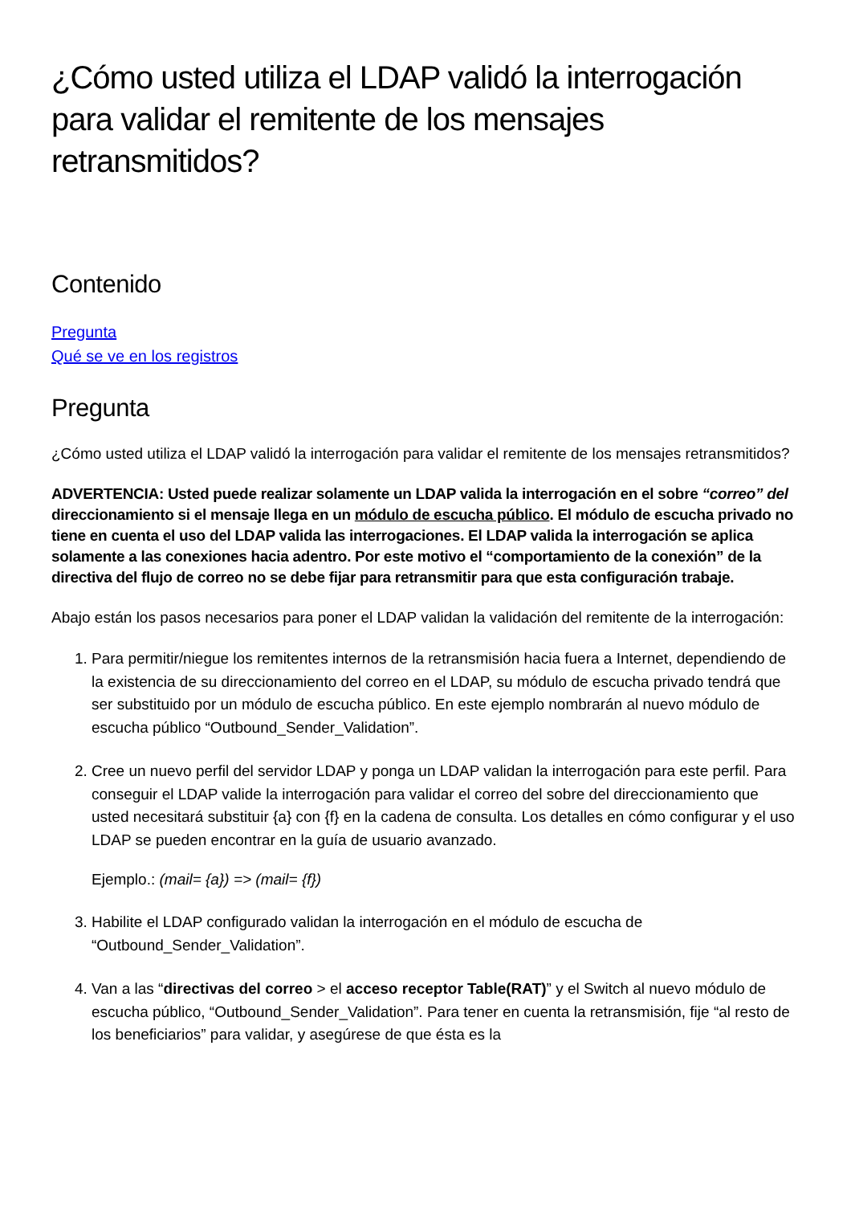¿Cómo usted utiliza el LDAP validó la interrogación para validar el remitente de los mensajes retransmitidos?
Contenido
Pregunta
Qué se ve en los registros
Pregunta
¿Cómo usted utiliza el LDAP validó la interrogación para validar el remitente de los mensajes retransmitidos?
ADVERTENCIA: Usted puede realizar solamente un LDAP valida la interrogación en el sobre “correo” del direccionamiento si el mensaje llega en un módulo de escucha público. El módulo de escucha privado no tiene en cuenta el uso del LDAP valida las interrogaciones. El LDAP valida la interrogación se aplica solamente a las conexiones hacia adentro. Por este motivo el “comportamiento de la conexión” de la directiva del flujo de correo no se debe fijar para retransmitir para que esta configuración trabaje.
Abajo están los pasos necesarios para poner el LDAP validan la validación del remitente de la interrogación:
1. Para permitir/niegue los remitentes internos de la retransmisión hacia fuera a Internet, dependiendo de la existencia de su direccionamiento del correo en el LDAP, su módulo de escucha privado tendrá que ser substituido por un módulo de escucha público. En este ejemplo nombrarán al nuevo módulo de escucha público “Outbound_Sender_Validation”.
2. Cree un nuevo perfil del servidor LDAP y ponga un LDAP validan la interrogación para este perfil. Para conseguir el LDAP valide la interrogación para validar el correo del sobre del direccionamiento que usted necesitará substituir {a} con {f} en la cadena de consulta. Los detalles en cómo configurar y el uso LDAP se pueden encontrar en la guía de usuario avanzado.
Ejemplo.: (mail= {a}) => (mail= {f})
3. Habilite el LDAP configurado validan la interrogación en el módulo de escucha de “Outbound_Sender_Validation”.
4. Van a las “directivas del correo > el acceso receptor Table(RAT)” y el Switch al nuevo módulo de escucha público, “Outbound_Sender_Validation”. Para tener en cuenta la retransmisión, fije “al resto de los beneficiarios” para validar, y asegúrese de que ésta es la